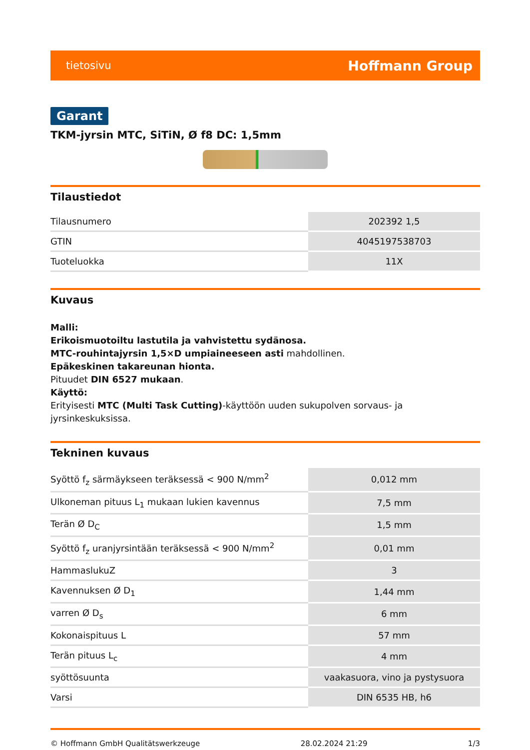tietosivu Hoffmann Group
Garant
TKM-jyrsin MTC, SiTiN, Ø f8 DC: 1,5mm
Tilaustiedot
| Tilausnumero | 202392 1,5 |
| GTIN | 4045197538703 |
| Tuoteluokka | 11X |
Kuvaus
Malli:
Erikoismuotoiltu lastutila ja vahvistettu sydänosa.
MTC-rouhintajyrsin 1,5×D umpiaineeseen asti mahdollinen.
Epäkeskinen takareunan hionta.
Pituudet DIN 6527 mukaan.
Käyttö:
Erityisesti MTC (Multi Task Cutting)-käyttöön uuden sukupolven sorvaus- ja jyrsinkeskuksissa.
Tekninen kuvaus
| Syöttö f<sub>z</sub> särmäykseen teräksessä < 900 N/mm<sup>2</sup> | 0,012 mm |
| Ulkoneman pituus L<sub>1</sub> mukaan lukien kavennus | 7,5 mm |
| Terän Ø D<sub>C</sub> | 1,5 mm |
| Syöttö f<sub>z</sub> uranjyrsintään teräksessä < 900 N/mm<sup>2</sup> | 0,01 mm |
| HammaslukuZ | 3 |
| Kavennuksen Ø D<sub>1</sub> | 1,44 mm |
| varren Ø D<sub>s</sub> | 6 mm |
| Kokonaispituus L | 57 mm |
| Terän pituus L<sub>c</sub> | 4 mm |
| syöttösuunta | vaakasuora, vino ja pystysuora |
| Varsi | DIN 6535 HB, h6 |
© Hoffmann GmbH Qualitätswerkzeuge 28.02.2024 21:29 1/3